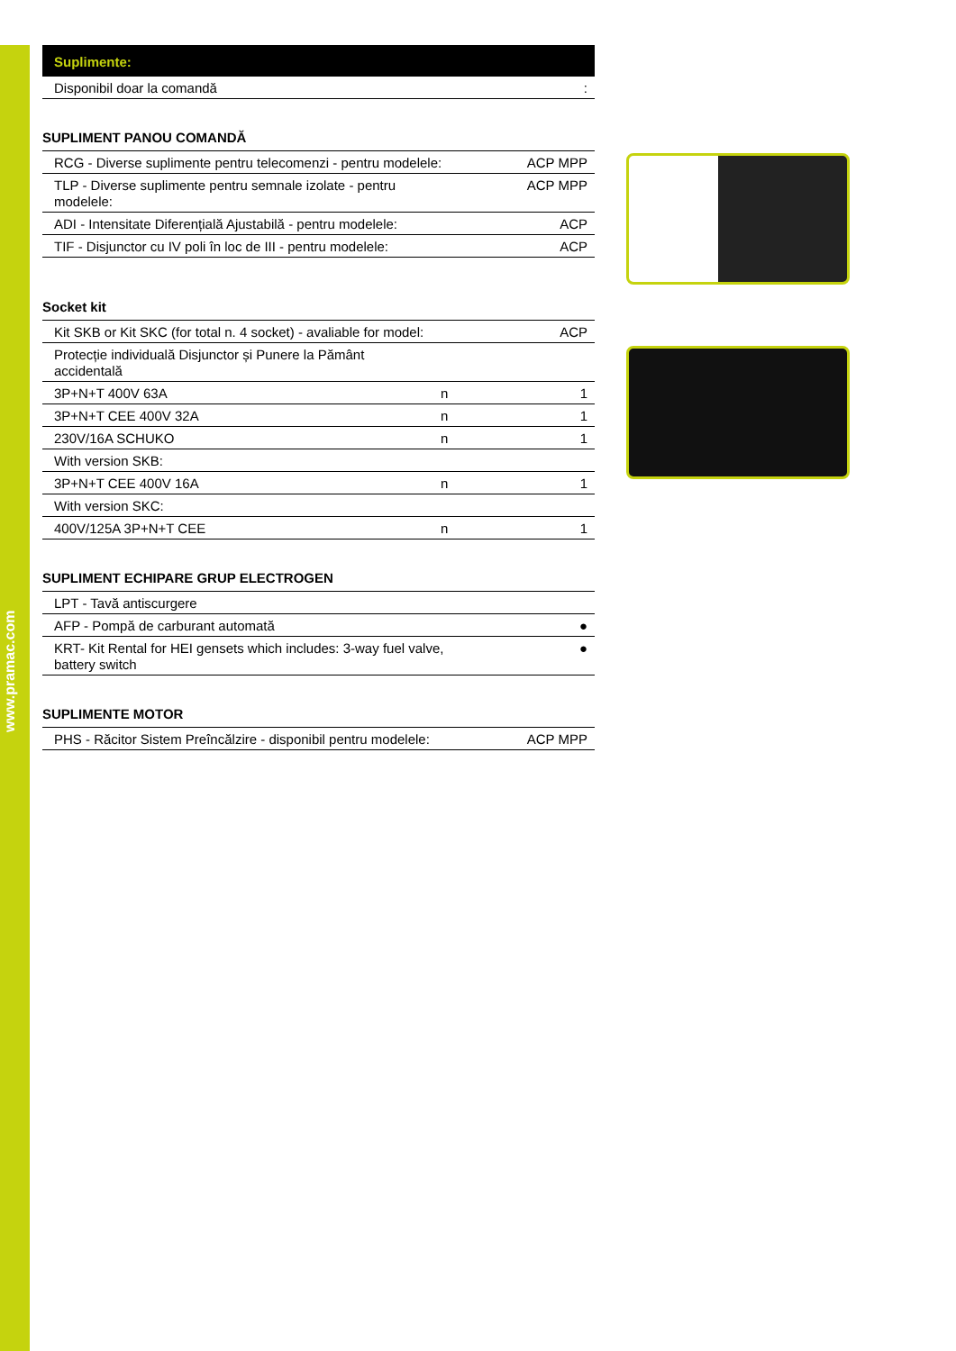www.pramac.com
Suplimente:
| Disponibil doar la comandă | : |
SUPLIMENT PANOU COMANDĂ
| RCG - Diverse suplimente pentru telecomenzi - pentru modelele: | ACP MPP |
| TLP - Diverse suplimente pentru semnale izolate - pentru modelele: | ACP MPP |
| ADI - Intensitate Diferențială Ajustabilă - pentru modelele: | ACP |
| TIF - Disjunctor cu IV poli în loc de III - pentru modelele: | ACP |
Socket kit
| Kit SKB or Kit SKC (for total n. 4 socket) - avaliable for model: | | ACP |
| Protecție individuală Disjunctor și Punere la Pământ accidentală | | |
| 3P+N+T 400V 63A | n | 1 |
| 3P+N+T CEE 400V 32A | n | 1 |
| 230V/16A SCHUKO | n | 1 |
| With version SKB: | | |
| 3P+N+T CEE 400V 16A | n | 1 |
| With version SKC: | | |
| 400V/125A 3P+N+T CEE | n | 1 |
SUPLIMENT ECHIPARE GRUP ELECTROGEN
| LPT - Tavă antiscurgere | |
| AFP - Pompă de carburant automată | ● |
| KRT- Kit Rental for HEI gensets which includes: 3-way fuel valve, battery switch | ● |
SUPLIMENTE MOTOR
| PHS - Răcitor Sistem Preîncălzire - disponibil pentru modelele: | ACP MPP |